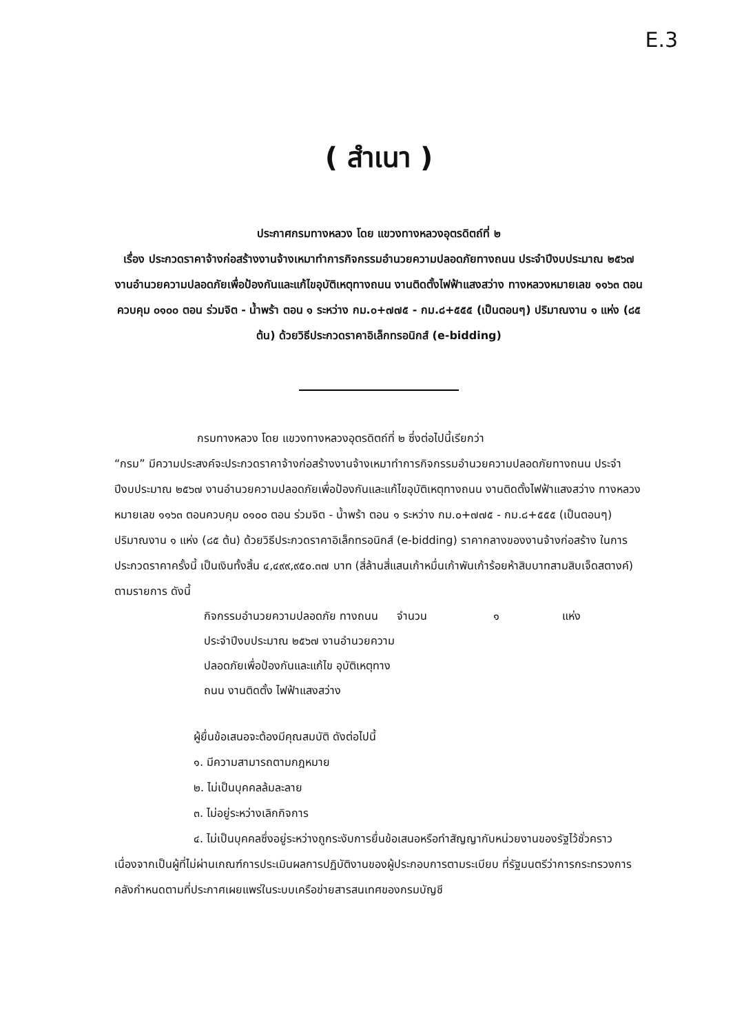E.3
( สำเนา )
ประกาศกรมทางหลวง โดย แขวงทางหลวงอุตรดิตถ์ที่ ๒
เรื่อง ประกวดราคาจ้างก่อสร้างงานจ้างเหมาทำการกิจกรรมอำนวยความปลอดภัยทางถนน ประจำปีงบประมาณ ๒๕๖๗ งานอำนวยความปลอดภัยเพื่อป้องกันและแก้ไขอุบัติเหตุทางถนน งานติดตั้งไฟฟ้าแสงสว่าง ทางหลวงหมายเลข ๑๑๖๓ ตอนควบคุม ๐๑๐๐ ตอน ร่วมจิต - น้ำพร้า ตอน ๑ ระหว่าง กม.๐+๗๗๕ - กม.๘+๕๕๕ (เป็นตอนๆ) ปริมาณงาน ๑ แห่ง (๘๕ ต้น) ด้วยวิธีประกวดราคาอิเล็กทรอนิกส์ (e-bidding)
กรมทางหลวง โดย แขวงทางหลวงอุตรดิตถ์ที่ ๒ ซึ่งต่อไปนี้เรียกว่า
“กรม” มีความประสงค์จะประกวดราคาจ้างก่อสร้างงานจ้างเหมาทำการกิจกรรมอำนวยความปลอดภัยทางถนน ประจำปีงบประมาณ ๒๕๖๗ งานอำนวยความปลอดภัยเพื่อป้องกันและแก้ไขอุบัติเหตุทางถนน งานติดตั้งไฟฟ้าแสงสว่าง ทางหลวงหมายเลข ๑๑๖๓ ตอนควบคุม ๐๑๐๐ ตอน ร่วมจิต - น้ำพร้า ตอน ๑ ระหว่าง กม.๐+๗๗๕ - กม.๘+๕๕๕ (เป็นตอนๆ) ปริมาณงาน ๑ แห่ง (๘๕ ต้น) ด้วยวิธีประกวดราคาอิเล็กทรอนิกส์ (e-bidding) ราคากลางของงานจ้างก่อสร้าง ในการประกวดราคาครั้งนี้ เป็นเงินทั้งสิ้น ๔,๔๙๙,๙๕๐.๓๗ บาท (สี่ล้านสี่แสนเก้าหมื่นเก้าพันเก้าร้อยห้าสิบบาทสามสิบเจ็ดสตางค์) ตามรายการ ดังนี้
| กิจกรรมอำนวยความปลอดภัย ทางถนน ประจำปีงบประมาณ ๒๕๖๗ งานอำนวยความปลอดภัยเพื่อป้องกันและแก้ไข อุบัติเหตุทางถนน งานติดตั้ง ไฟฟ้าแสงสว่าง | จำนวน | ๑ | แห่ง |
ผู้ยื่นข้อเสนอจะต้องมีคุณสมบัติ ดังต่อไปนี้
๑. มีความสามารถตามกฎหมาย
๒. ไม่เป็นบุคคลล้มละลาย
๓. ไม่อยู่ระหว่างเลิกกิจการ
๔. ไม่เป็นบุคคลซึ่งอยู่ระหว่างถูกระงับการยื่นข้อเสนอหรือทำสัญญากับหน่วยงานของรัฐไว้ชั่วคราว เนื่องจากเป็นผู้ที่ไม่ผ่านเกณฑ์การประเมินผลการปฏิบัติงานของผู้ประกอบการตามระเบียบ ที่รัฐมนตรีว่าการกระทรวงการคลังกำหนดตามที่ประกาศเผยแพร่ในระบบเครือข่ายสารสนเทศของกรมบัญชี